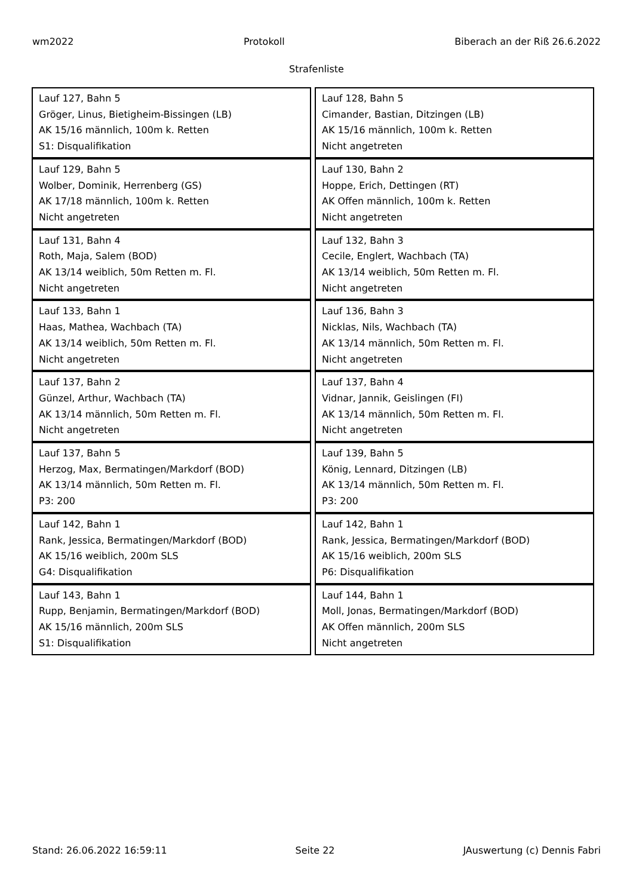wm2022 Protokoll Biberach an der Riß 26.6.2022
Strafenliste
| Lauf 127, Bahn 5 Gröger, Linus, Bietigheim-Bissingen (LB) AK 15/16 männlich, 100m k. Retten S1: Disqualifikation | Lauf 128, Bahn 5 Cimander, Bastian, Ditzingen (LB) AK 15/16 männlich, 100m k. Retten Nicht angetreten |
| Lauf 129, Bahn 5 Wolber, Dominik, Herrenberg (GS) AK 17/18 männlich, 100m k. Retten Nicht angetreten | Lauf 130, Bahn 2 Hoppe, Erich, Dettingen (RT) AK Offen männlich, 100m k. Retten Nicht angetreten |
| Lauf 131, Bahn 4 Roth, Maja, Salem (BOD) AK 13/14 weiblich, 50m Retten m. Fl. Nicht angetreten | Lauf 132, Bahn 3 Cecile, Englert, Wachbach (TA) AK 13/14 weiblich, 50m Retten m. Fl. Nicht angetreten |
| Lauf 133, Bahn 1 Haas, Mathea, Wachbach (TA) AK 13/14 weiblich, 50m Retten m. Fl. Nicht angetreten | Lauf 136, Bahn 3 Nicklas, Nils, Wachbach (TA) AK 13/14 männlich, 50m Retten m. Fl. Nicht angetreten |
| Lauf 137, Bahn 2 Günzel, Arthur, Wachbach (TA) AK 13/14 männlich, 50m Retten m. Fl. Nicht angetreten | Lauf 137, Bahn 4 Vidnar, Jannik, Geislingen (FI) AK 13/14 männlich, 50m Retten m. Fl. Nicht angetreten |
| Lauf 137, Bahn 5 Herzog, Max, Bermatingen/Markdorf (BOD) AK 13/14 männlich, 50m Retten m. Fl. P3: 200 | Lauf 139, Bahn 5 König, Lennard, Ditzingen (LB) AK 13/14 männlich, 50m Retten m. Fl. P3: 200 |
| Lauf 142, Bahn 1 Rank, Jessica, Bermatingen/Markdorf (BOD) AK 15/16 weiblich, 200m SLS G4: Disqualifikation | Lauf 142, Bahn 1 Rank, Jessica, Bermatingen/Markdorf (BOD) AK 15/16 weiblich, 200m SLS P6: Disqualifikation |
| Lauf 143, Bahn 1 Rupp, Benjamin, Bermatingen/Markdorf (BOD) AK 15/16 männlich, 200m SLS S1: Disqualifikation | Lauf 144, Bahn 1 Moll, Jonas, Bermatingen/Markdorf (BOD) AK Offen männlich, 200m SLS Nicht angetreten |
Stand: 26.06.2022 16:59:11 Seite 22 JAuswertung (c) Dennis Fabri